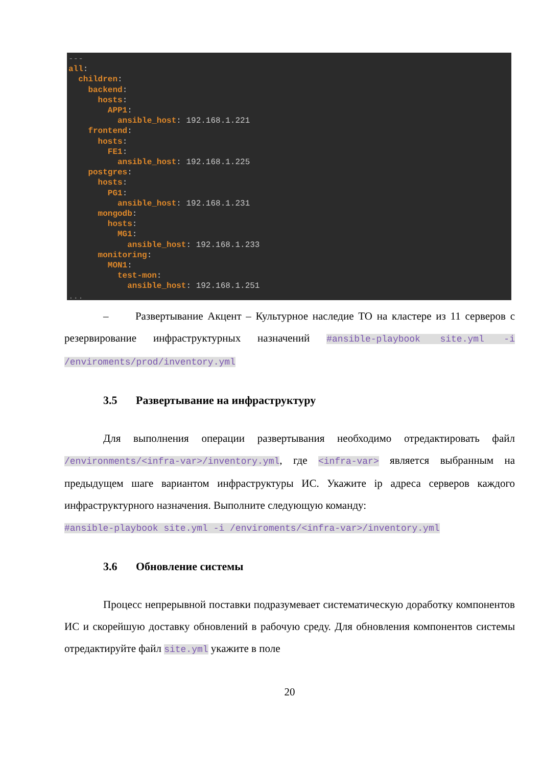--- all: children: backend: hosts: APP1: ansible_host: 192.168.1.221 frontend: hosts: FE1: ansible_host: 192.168.1.225 postgres: hosts: PG1: ansible_host: 192.168.1.231 mongodb: hosts: MG1: ansible_host: 192.168.1.233 monitoring: MON1: test-mon: ansible_host: 192.168.1.251 ...
– Развертывание Акцент – Культурное наследие ТО на кластере из 11 серверов с резервирование инфраструктурных назначений #ansible-playbook site.yml -i /enviroments/prod/inventory.yml
3.5 Развертывание на инфраструктуру
Для выполнения операции развертывания необходимо отредактировать файл /environments/<infra-var>/inventory.yml, где <infra-var> является выбранным на предыдущем шаге вариантом инфраструктуры ИС. Укажите ip адреса серверов каждого инфраструктурного назначения. Выполните следующую команду:
#ansible-playbook site.yml -i /enviroments/<infra-var>/inventory.yml
3.6 Обновление системы
Процесс непрерывной поставки подразумевает систематическую доработку компонентов ИС и скорейшую доставку обновлений в рабочую среду. Для обновления компонентов системы отредактируйте файл site.yml укажите в поле
20